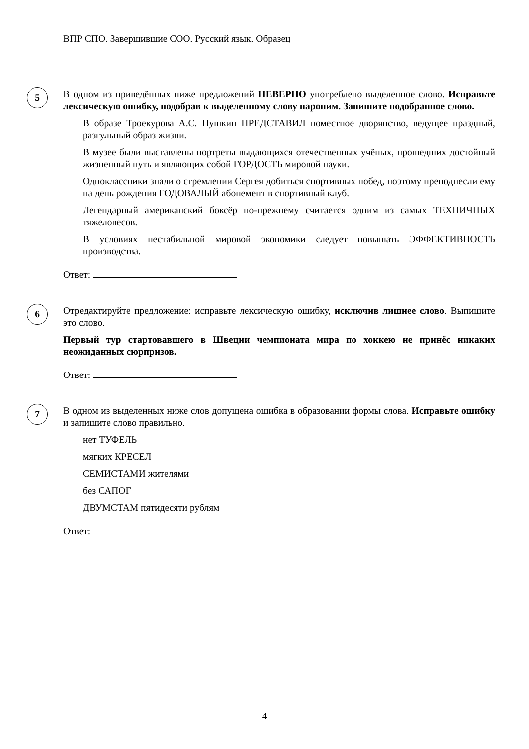ВПР СПО. Завершившие СОО. Русский язык. Образец
5
В одном из приведённых ниже предложений НЕВЕРНО употреблено выделенное слово. Исправьте лексическую ошибку, подобрав к выделенному слову пароним. Запишите подобранное слово.
В образе Троекурова А.С. Пушкин ПРЕДСТАВИЛ поместное дворянство, ведущее праздный, разгульный образ жизни.
В музее были выставлены портреты выдающихся отечественных учёных, прошедших достойный жизненный путь и являющих собой ГОРДОСТЬ мировой науки.
Одноклассники знали о стремлении Сергея добиться спортивных побед, поэтому преподнесли ему на день рождения ГОДОВАЛЫЙ абонемент в спортивный клуб.
Легендарный американский боксёр по-прежнему считается одним из самых ТЕХНИЧНЫХ тяжеловесов.
В условиях нестабильной мировой экономики следует повышать ЭФФЕКТИВНОСТЬ производства.
Ответ:
6
Отредактируйте предложение: исправьте лексическую ошибку, исключив лишнее слово. Выпишите это слово.
Первый тур стартовавшего в Швеции чемпионата мира по хоккею не принёс никаких неожиданных сюрпризов.
Ответ:
7
В одном из выделенных ниже слов допущена ошибка в образовании формы слова. Исправьте ошибку и запишите слово правильно.
нет ТУФЕЛЬ
мягких КРЕСЕЛ
СЕМИСТАМИ жителями
без САПОГ
ДВУМСТАМ пятидесяти рублям
Ответ:
4